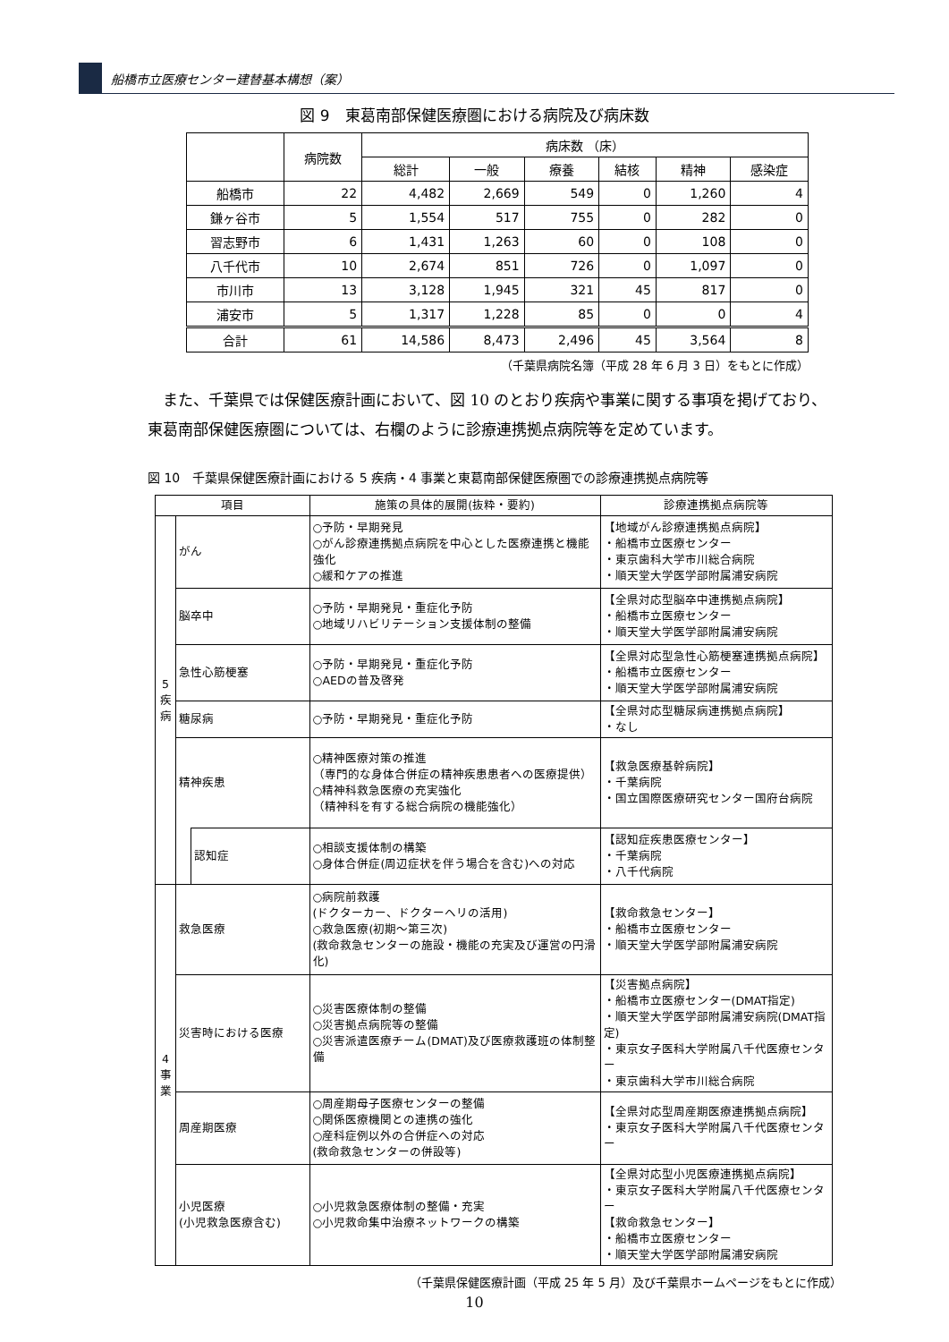船橋市立医療センター建替基本構想（案）
図 9　東葛南部保健医療圏における病院及び病床数
| | 病院数 | 病床数 （床） | | | | | |
| --- | --- | --- | --- | --- | --- | --- | --- |
| | | 総計 | 一般 | 療養 | 結核 | 精神 | 感染症 |
| 船橋市 | 22 | 4,482 | 2,669 | 549 | 0 | 1,260 | 4 |
| 鎌ヶ谷市 | 5 | 1,554 | 517 | 755 | 0 | 282 | 0 |
| 習志野市 | 6 | 1,431 | 1,263 | 60 | 0 | 108 | 0 |
| 八千代市 | 10 | 2,674 | 851 | 726 | 0 | 1,097 | 0 |
| 市川市 | 13 | 3,128 | 1,945 | 321 | 45 | 817 | 0 |
| 浦安市 | 5 | 1,317 | 1,228 | 85 | 0 | 0 | 4 |
| 合計 | 61 | 14,586 | 8,473 | 2,496 | 45 | 3,564 | 8 |
（千葉県病院名簿（平成 28 年 6 月 3 日）をもとに作成）
また、千葉県では保健医療計画において、図 10 のとおり疾病や事業に関する事項を掲げており、東葛南部保健医療圏については、右欄のように診療連携拠点病院等を定めています。
図 10　千葉県保健医療計画における 5 疾病・4 事業と東葛南部保健医療圏での診療連携拠点病院等
| 項目 | | | 施策の具体的展開(抜粋・要約) | 診療連携拠点病院等 |
| --- | --- | --- | --- | --- |
| 5 疾 病 | がん | | ○予防・早期発見 ○がん診療連携拠点病院を中心とした医療連携と機能強化 ○緩和ケアの推進 | 【地域がん診療連携拠点病院】 ・船橋市立医療センター ・東京歯科大学市川総合病院 ・順天堂大学医学部附属浦安病院 |
| | 脳卒中 | | ○予防・早期発見・重症化予防 ○地域リハビリテーション支援体制の整備 | 【全県対応型脳卒中連携拠点病院】 ・船橋市立医療センター ・順天堂大学医学部附属浦安病院 |
| | 急性心筋梗塞 | | ○予防・早期発見・重症化予防 ○AEDの普及啓発 | 【全県対応型急性心筋梗塞連携拠点病院】 ・船橋市立医療センター ・順天堂大学医学部附属浦安病院 |
| | 糖尿病 | | ○予防・早期発見・重症化予防 | 【全県対応型糖尿病連携拠点病院】 ・なし |
| | 精神疾患 | | ○精神医療対策の推進 （専門的な身体合併症の精神疾患患者への医療提供） ○精神科救急医療の充実強化 （精神科を有する総合病院の機能強化） | 【救急医療基幹病院】 ・千葉病院 ・国立国際医療研究センター国府台病院 |
| | | 認知症 | ○相談支援体制の構築 ○身体合併症(周辺症状を伴う場合を含む)への対応 | 【認知症疾患医療センター】 ・千葉病院 ・八千代病院 |
| 4 事 業 | 救急医療 | | ○病院前救護 (ドクターカー、ドクターヘリの活用) ○救急医療(初期～第三次) (救命救急センターの施設・機能の充実及び運営の円滑化) | 【救命救急センター】 ・船橋市立医療センター ・順天堂大学医学部附属浦安病院 |
| | 災害時における医療 | | ○災害医療体制の整備 ○災害拠点病院等の整備 ○災害派遣医療チーム(DMAT)及び医療救護班の体制整備 | 【災害拠点病院】 ・船橋市立医療センター(DMAT指定) ・順天堂大学医学部附属浦安病院(DMAT指定) ・東京女子医科大学附属八千代医療センター ・東京歯科大学市川総合病院 |
| | 周産期医療 | | ○周産期母子医療センターの整備 ○関係医療機関との連携の強化 ○産科症例以外の合併症への対応 (救命救急センターの併設等) | 【全県対応型周産期医療連携拠点病院】 ・東京女子医科大学附属八千代医療センター |
| | 小児医療 (小児救急医療含む) | | ○小児救急医療体制の整備・充実 ○小児救命集中治療ネットワークの構築 | 【全県対応型小児医療連携拠点病院】 ・東京女子医科大学附属八千代医療センター 【救命救急センター】 ・船橋市立医療センター ・順天堂大学医学部附属浦安病院 |
（千葉県保健医療計画（平成 25 年 5 月）及び千葉県ホームページをもとに作成）
10